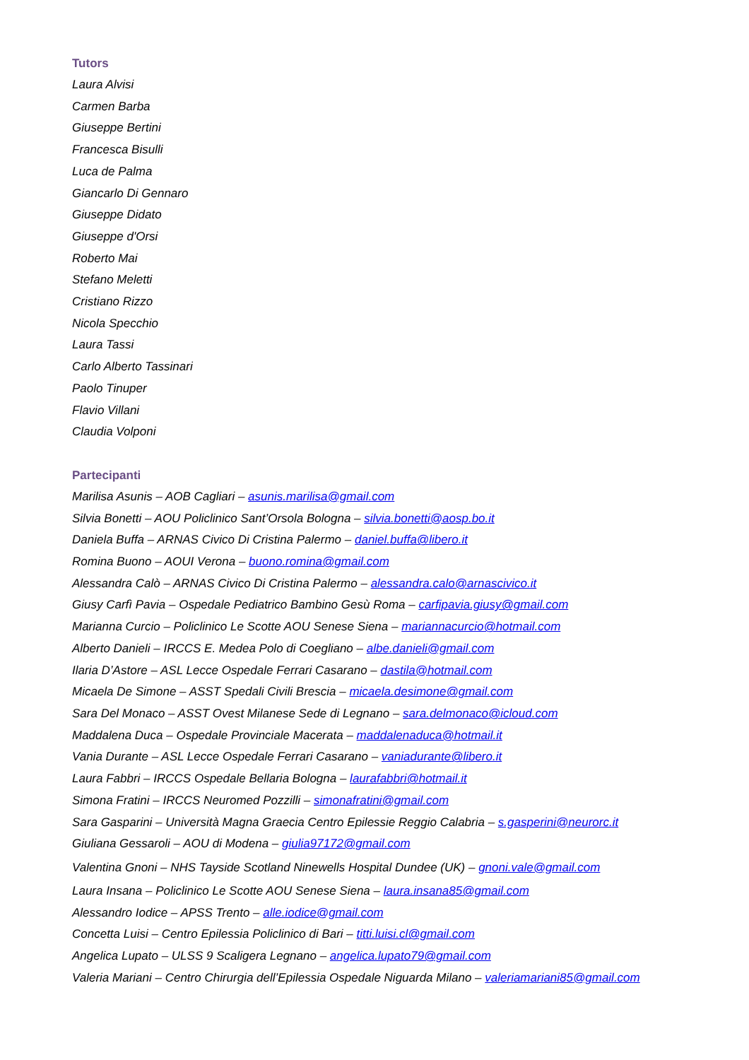Tutors
Laura Alvisi
Carmen Barba
Giuseppe Bertini
Francesca Bisulli
Luca de Palma
Giancarlo Di Gennaro
Giuseppe Didato
Giuseppe d'Orsi
Roberto Mai
Stefano Meletti
Cristiano Rizzo
Nicola Specchio
Laura Tassi
Carlo Alberto Tassinari
Paolo Tinuper
Flavio Villani
Claudia Volponi
Partecipanti
Marilisa Asunis – AOB Cagliari – asunis.marilisa@gmail.com
Silvia Bonetti – AOU Policlinico Sant’Orsola Bologna – silvia.bonetti@aosp.bo.it
Daniela Buffa – ARNAS Civico Di Cristina Palermo – daniel.buffa@libero.it
Romina Buono – AOUI Verona – buono.romina@gmail.com
Alessandra Calò – ARNAS Civico Di Cristina Palermo – alessandra.calo@arnascivico.it
Giusy Carfì Pavia – Ospedale Pediatrico Bambino Gesù Roma – carfipavia.giusy@gmail.com
Marianna Curcio – Policlinico Le Scotte AOU Senese Siena – mariannacurcio@hotmail.com
Alberto Danieli – IRCCS E. Medea Polo di Coegliano – albe.danieli@gmail.com
Ilaria D’Astore – ASL Lecce Ospedale Ferrari Casarano – dastila@hotmail.com
Micaela De Simone – ASST Spedali Civili Brescia – micaela.desimone@gmail.com
Sara Del Monaco – ASST Ovest Milanese Sede di Legnano – sara.delmonaco@icloud.com
Maddalena Duca – Ospedale Provinciale Macerata – maddalenaduca@hotmail.it
Vania Durante – ASL Lecce Ospedale Ferrari Casarano – vaniadurante@libero.it
Laura Fabbri – IRCCS Ospedale Bellaria Bologna – laurafabbri@hotmail.it
Simona Fratini – IRCCS Neuromed Pozzilli – simonafratini@gmail.com
Sara Gasparini – Università Magna Graecia Centro Epilessie Reggio Calabria – s.gasperini@neurorc.it
Giuliana Gessaroli – AOU di Modena – giulia97172@gmail.com
Valentina Gnoni – NHS Tayside Scotland Ninewells Hospital Dundee (UK) – gnoni.vale@gmail.com
Laura Insana – Policlinico Le Scotte AOU Senese Siena – laura.insana85@gmail.com
Alessandro Iodice – APSS Trento – alle.iodice@gmail.com
Concetta Luisi – Centro Epilessia Policlinico di Bari – titti.luisi.cl@gmail.com
Angelica Lupato – ULSS 9 Scaligera Legnano – angelica.lupato79@gmail.com
Valeria Mariani – Centro Chirurgia dell’Epilessia Ospedale Niguarda Milano – valeriamariani85@gmail.com